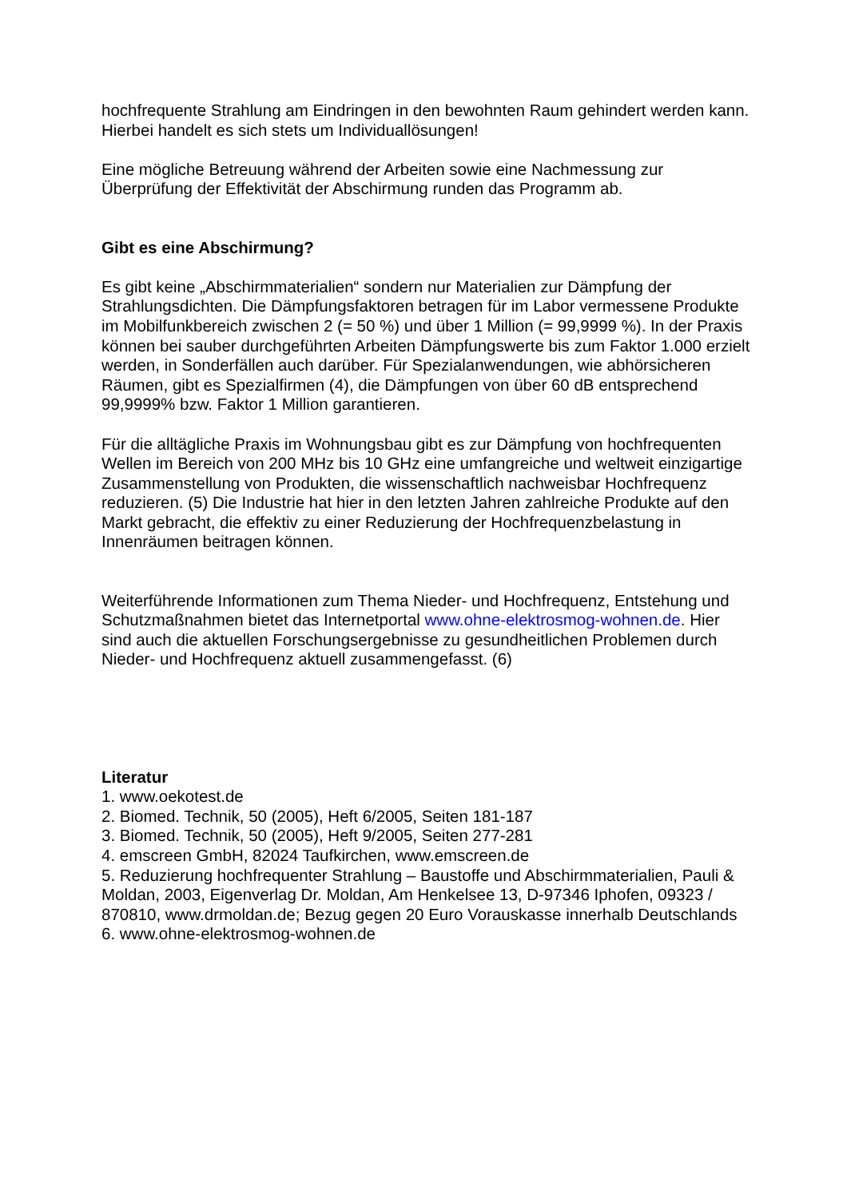hochfrequente Strahlung am Eindringen in den bewohnten Raum gehindert werden kann. Hierbei handelt es sich stets um Individuallösungen!
Eine mögliche Betreuung während der Arbeiten sowie eine Nachmessung zur Überprüfung der Effektivität der Abschirmung runden das Programm ab.
Gibt es eine Abschirmung?
Es gibt keine „Abschirmmaterialien“ sondern nur Materialien zur Dämpfung der Strahlungsdichten. Die Dämpfungsfaktoren betragen für im Labor vermessene Produkte im Mobilfunkbereich zwischen 2 (= 50 %) und über 1 Million (= 99,9999 %). In der Praxis können bei sauber durchgeführten Arbeiten Dämpfungswerte bis zum Faktor 1.000 erzielt werden, in Sonderfällen auch darüber. Für Spezialanwendungen, wie abhörsicheren Räumen, gibt es Spezialfirmen (4), die Dämpfungen von über 60 dB entsprechend 99,9999% bzw. Faktor 1 Million garantieren.
Für die alltägliche Praxis im Wohnungsbau gibt es zur Dämpfung von hochfrequenten Wellen im Bereich von 200 MHz bis 10 GHz eine umfangreiche und weltweit einzigartige Zusammenstellung von Produkten, die wissenschaftlich nachweisbar Hochfrequenz reduzieren. (5) Die Industrie hat hier in den letzten Jahren zahlreiche Produkte auf den Markt gebracht, die effektiv zu einer Reduzierung der Hochfrequenzbelastung in Innenräumen beitragen können.
Weiterführende Informationen zum Thema Nieder- und Hochfrequenz, Entstehung und Schutzmaßnahmen bietet das Internetportal www.ohne-elektrosmog-wohnen.de. Hier sind auch die aktuellen Forschungsergebnisse zu gesundheitlichen Problemen durch Nieder- und Hochfrequenz aktuell zusammengefasst. (6)
Literatur
1. www.oekotest.de
2. Biomed. Technik, 50 (2005), Heft 6/2005, Seiten 181-187
3. Biomed. Technik, 50 (2005), Heft 9/2005, Seiten 277-281
4. emscreen GmbH, 82024 Taufkirchen, www.emscreen.de
5. Reduzierung hochfrequenter Strahlung – Baustoffe und Abschirmmaterialien, Pauli & Moldan, 2003, Eigenverlag Dr. Moldan, Am Henkelsee 13, D-97346 Iphofen, 09323 / 870810, www.drmoldan.de; Bezug gegen 20 Euro Vorauskasse innerhalb Deutschlands
6. www.ohne-elektrosmog-wohnen.de